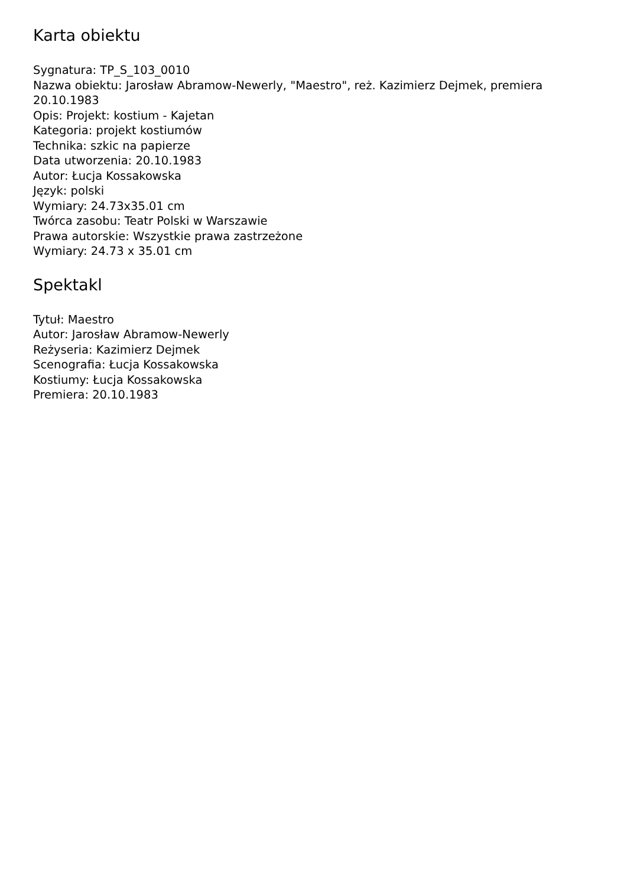Karta obiektu
Sygnatura: TP_S_103_0010
Nazwa obiektu: Jarosław Abramow-Newerly, "Maestro", reż. Kazimierz Dejmek, premiera 20.10.1983
Opis: Projekt: kostium - Kajetan
Kategoria: projekt kostiumów
Technika: szkic na papierze
Data utworzenia: 20.10.1983
Autor: Łucja Kossakowska
Język: polski
Wymiary: 24.73x35.01 cm
Twórca zasobu: Teatr Polski w Warszawie
Prawa autorskie: Wszystkie prawa zastrzeżone
Wymiary: 24.73 x 35.01 cm
Spektakl
Tytuł: Maestro
Autor: Jarosław Abramow-Newerly
Reżyseria: Kazimierz Dejmek
Scenografia: Łucja Kossakowska
Kostiumy: Łucja Kossakowska
Premiera: 20.10.1983